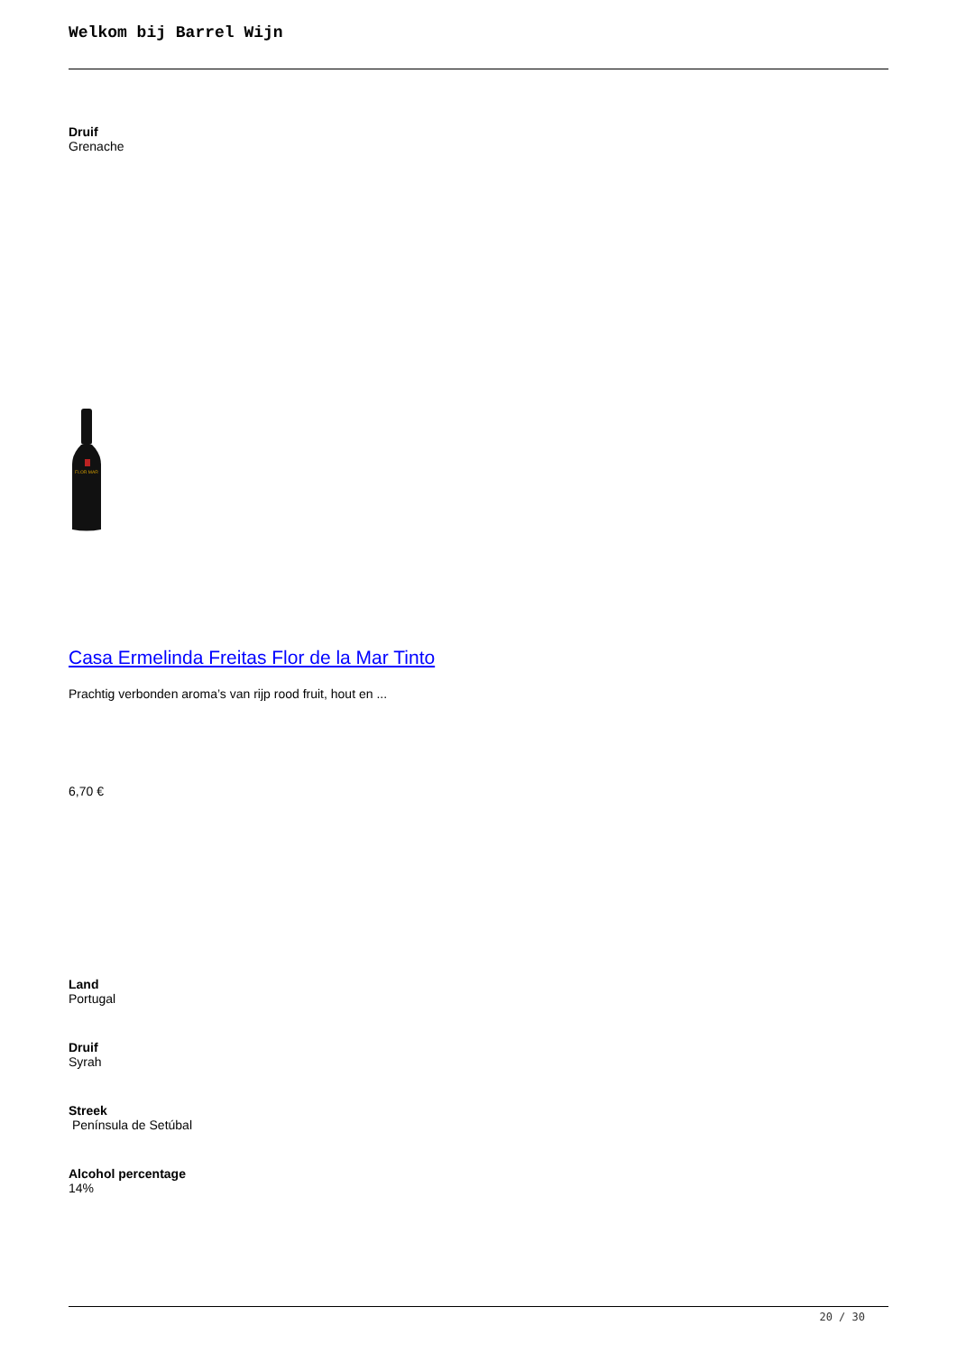Welkom bij Barrel Wijn
Druif
Grenache
FLOR MAR
Casa Ermelinda Freitas Flor de la Mar Tinto
Prachtig verbonden aroma’s van rijp rood fruit, hout en ...
6,70 €
Land
Portugal
Druif
Syrah
Streek
Península de Setúbal
Alcohol percentage
14%
20 / 30